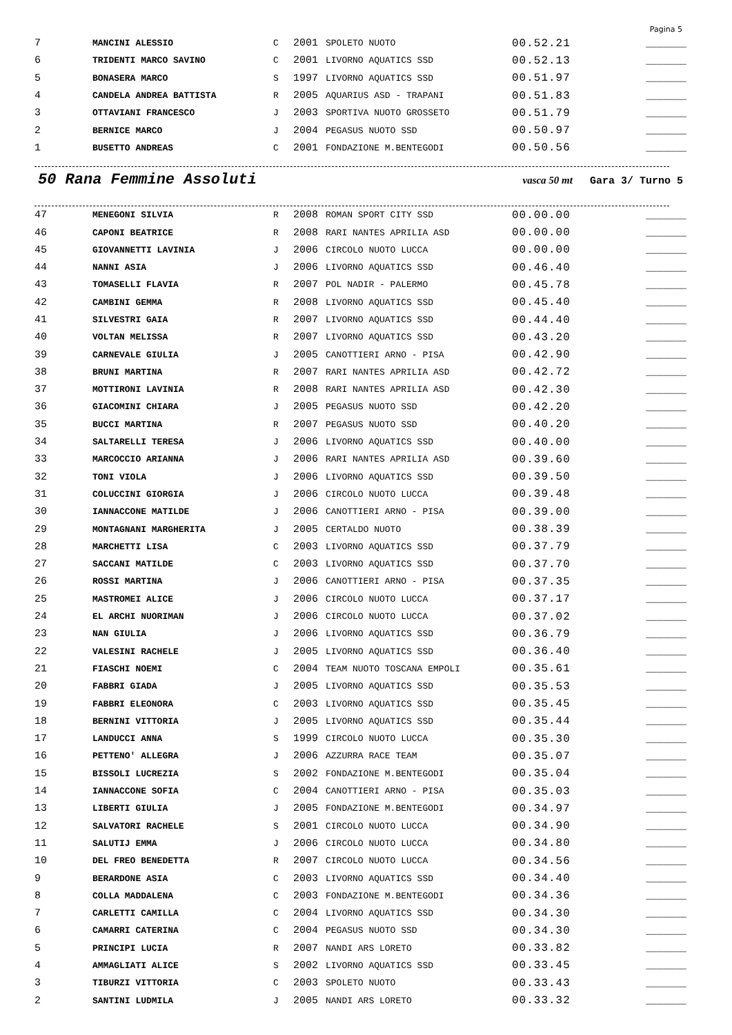Pagina 5
| 7 | MANCINI ALESSIO | C | 2001 | SPOLETO NUOTO | 00.52.21 | _______ |
| 6 | TRIDENTI MARCO SAVINO | C | 2001 | LIVORNO AQUATICS SSD | 00.52.13 | _______ |
| 5 | BONASERA MARCO | S | 1997 | LIVORNO AQUATICS SSD | 00.51.97 | _______ |
| 4 | CANDELA ANDREA BATTISTA | R | 2005 | AQUARIUS ASD - TRAPANI | 00.51.83 | _______ |
| 3 | OTTAVIANI FRANCESCO | J | 2003 | SPORTIVA NUOTO GROSSETO | 00.51.79 | _______ |
| 2 | BERNICE MARCO | J | 2004 | PEGASUS NUOTO SSD | 00.50.97 | _______ |
| 1 | BUSETTO ANDREAS | C | 2001 | FONDAZIONE M.BENTEGODI | 00.50.56 | _______ |
50 Rana Femmine Assoluti vasca 50 mt Gara 3/ Turno 5
| 47 | MENEGONI SILVIA | R | 2008 | ROMAN SPORT CITY SSD | 00.00.00 | _______ |
| 46 | CAPONI BEATRICE | R | 2008 | RARI NANTES APRILIA ASD | 00.00.00 | _______ |
| 45 | GIOVANNETTI LAVINIA | J | 2006 | CIRCOLO NUOTO LUCCA | 00.00.00 | _______ |
| 44 | NANNI ASIA | J | 2006 | LIVORNO AQUATICS SSD | 00.46.40 | _______ |
| 43 | TOMASELLI FLAVIA | R | 2007 | POL NADIR - PALERMO | 00.45.78 | _______ |
| 42 | CAMBINI GEMMA | R | 2008 | LIVORNO AQUATICS SSD | 00.45.40 | _______ |
| 41 | SILVESTRI GAIA | R | 2007 | LIVORNO AQUATICS SSD | 00.44.40 | _______ |
| 40 | VOLTAN MELISSA | R | 2007 | LIVORNO AQUATICS SSD | 00.43.20 | _______ |
| 39 | CARNEVALE GIULIA | J | 2005 | CANOTTIERI ARNO - PISA | 00.42.90 | _______ |
| 38 | BRUNI MARTINA | R | 2007 | RARI NANTES APRILIA ASD | 00.42.72 | _______ |
| 37 | MOTTIRONI LAVINIA | R | 2008 | RARI NANTES APRILIA ASD | 00.42.30 | _______ |
| 36 | GIACOMINI CHIARA | J | 2005 | PEGASUS NUOTO SSD | 00.42.20 | _______ |
| 35 | BUCCI MARTINA | R | 2007 | PEGASUS NUOTO SSD | 00.40.20 | _______ |
| 34 | SALTARELLI TERESA | J | 2006 | LIVORNO AQUATICS SSD | 00.40.00 | _______ |
| 33 | MARCOCCIO ARIANNA | J | 2006 | RARI NANTES APRILIA ASD | 00.39.60 | _______ |
| 32 | TONI VIOLA | J | 2006 | LIVORNO AQUATICS SSD | 00.39.50 | _______ |
| 31 | COLUCCINI GIORGIA | J | 2006 | CIRCOLO NUOTO LUCCA | 00.39.48 | _______ |
| 30 | IANNACCONE MATILDE | J | 2006 | CANOTTIERI ARNO - PISA | 00.39.00 | _______ |
| 29 | MONTAGNANI MARGHERITA | J | 2005 | CERTALDO NUOTO | 00.38.39 | _______ |
| 28 | MARCHETTI LISA | C | 2003 | LIVORNO AQUATICS SSD | 00.37.79 | _______ |
| 27 | SACCANI MATILDE | C | 2003 | LIVORNO AQUATICS SSD | 00.37.70 | _______ |
| 26 | ROSSI MARTINA | J | 2006 | CANOTTIERI ARNO - PISA | 00.37.35 | _______ |
| 25 | MASTROMEI ALICE | J | 2006 | CIRCOLO NUOTO LUCCA | 00.37.17 | _______ |
| 24 | EL ARCHI NUORIMAN | J | 2006 | CIRCOLO NUOTO LUCCA | 00.37.02 | _______ |
| 23 | NAN GIULIA | J | 2006 | LIVORNO AQUATICS SSD | 00.36.79 | _______ |
| 22 | VALESINI RACHELE | J | 2005 | LIVORNO AQUATICS SSD | 00.36.40 | _______ |
| 21 | FIASCHI NOEMI | C | 2004 | TEAM NUOTO TOSCANA EMPOLI | 00.35.61 | _______ |
| 20 | FABBRI GIADA | J | 2005 | LIVORNO AQUATICS SSD | 00.35.53 | _______ |
| 19 | FABBRI ELEONORA | C | 2003 | LIVORNO AQUATICS SSD | 00.35.45 | _______ |
| 18 | BERNINI VITTORIA | J | 2005 | LIVORNO AQUATICS SSD | 00.35.44 | _______ |
| 17 | LANDUCCI ANNA | S | 1999 | CIRCOLO NUOTO LUCCA | 00.35.30 | _______ |
| 16 | PETTENO' ALLEGRA | J | 2006 | AZZURRA RACE TEAM | 00.35.07 | _______ |
| 15 | BISSOLI LUCREZIA | S | 2002 | FONDAZIONE M.BENTEGODI | 00.35.04 | _______ |
| 14 | IANNACCONE SOFIA | C | 2004 | CANOTTIERI ARNO - PISA | 00.35.03 | _______ |
| 13 | LIBERTI GIULIA | J | 2005 | FONDAZIONE M.BENTEGODI | 00.34.97 | _______ |
| 12 | SALVATORI RACHELE | S | 2001 | CIRCOLO NUOTO LUCCA | 00.34.90 | _______ |
| 11 | SALUTIJ EMMA | J | 2006 | CIRCOLO NUOTO LUCCA | 00.34.80 | _______ |
| 10 | DEL FREO BENEDETTA | R | 2007 | CIRCOLO NUOTO LUCCA | 00.34.56 | _______ |
| 9 | BERARDONE ASIA | C | 2003 | LIVORNO AQUATICS SSD | 00.34.40 | _______ |
| 8 | COLLA MADDALENA | C | 2003 | FONDAZIONE M.BENTEGODI | 00.34.36 | _______ |
| 7 | CARLETTI CAMILLA | C | 2004 | LIVORNO AQUATICS SSD | 00.34.30 | _______ |
| 6 | CAMARRI CATERINA | C | 2004 | PEGASUS NUOTO SSD | 00.34.30 | _______ |
| 5 | PRINCIPI LUCIA | R | 2007 | NANDI ARS LORETO | 00.33.82 | _______ |
| 4 | AMMAGLIATI ALICE | S | 2002 | LIVORNO AQUATICS SSD | 00.33.45 | _______ |
| 3 | TIBURZI VITTORIA | C | 2003 | SPOLETO NUOTO | 00.33.43 | _______ |
| 2 | SANTINI LUDMILA | J | 2005 | NANDI ARS LORETO | 00.33.32 | _______ |